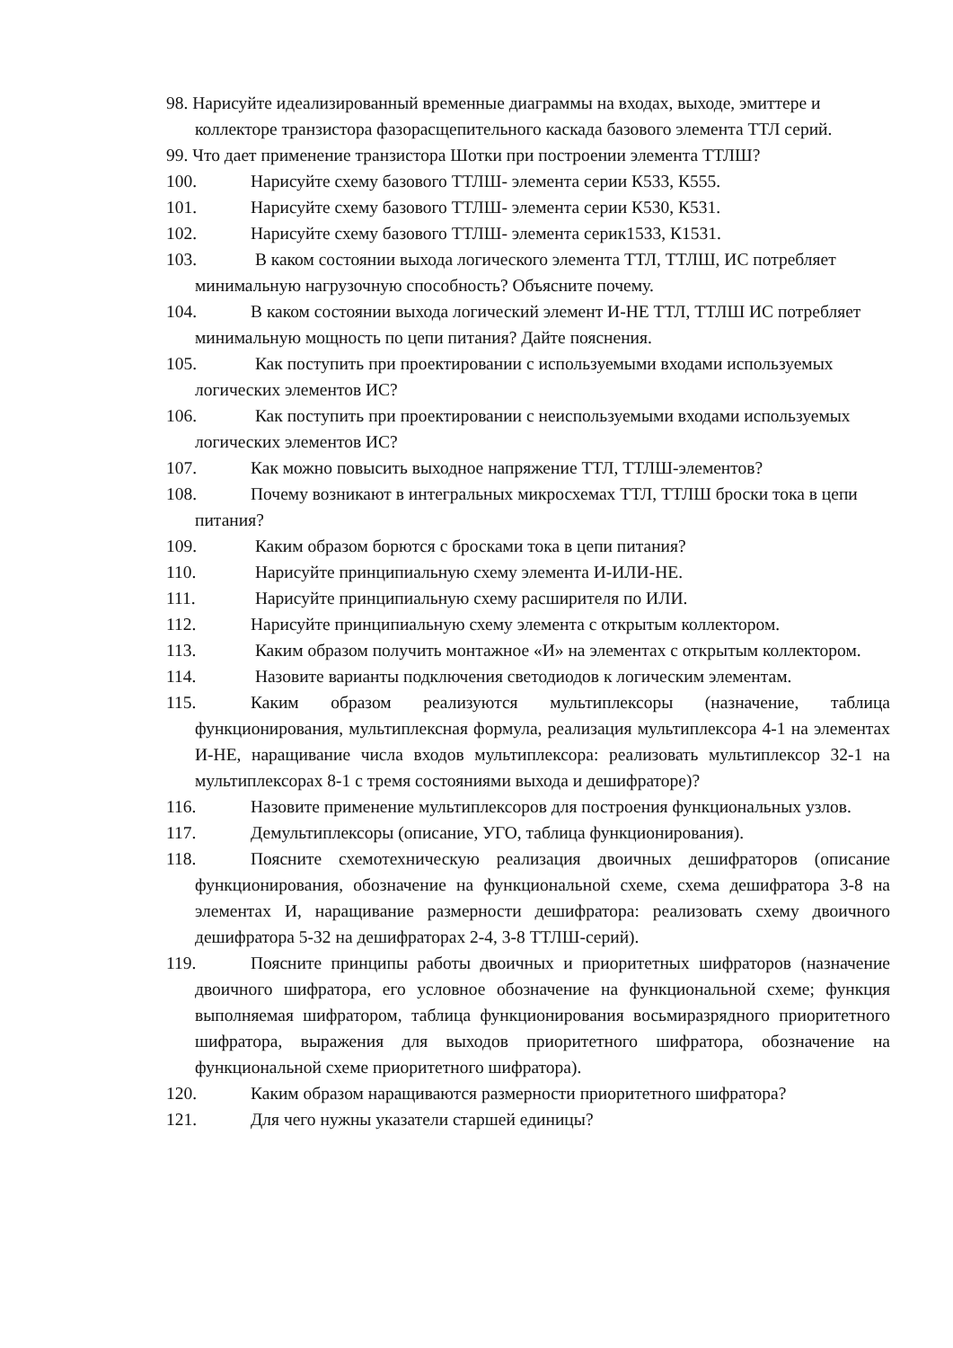98. Нарисуйте идеализированный временные диаграммы на входах, выходе, эмиттере и коллекторе транзистора фазорасщепительного каскада базового элемента ТТЛ серий.
99. Что дает применение транзистора Шотки при построении элемента ТТЛШ?
100. Нарисуйте схему базового ТТЛШ- элемента серии К533, К555.
101. Нарисуйте схему базового ТТЛШ- элемента серии К530, К531.
102. Нарисуйте схему базового ТТЛШ- элемента серик1533, К1531.
103. В каком состоянии выхода логического элемента ТТЛ, ТТЛШ, ИС потребляет минимальную нагрузочную способность? Объясните почему.
104. В каком состоянии выхода логический элемент И-НЕ ТТЛ, ТТЛШ ИС потребляет минимальную мощность по цепи питания? Дайте пояснения.
105. Как поступить при проектировании с используемыми входами используемых логических элементов ИС?
106. Как поступить при проектировании с неиспользуемыми входами используемых логических элементов ИС?
107. Как можно повысить выходное напряжение ТТЛ, ТТЛШ-элементов?
108. Почему возникают в интегральных микросхемах ТТЛ, ТТЛШ броски тока в цепи питания?
109. Каким образом борются с бросками тока в цепи питания?
110. Нарисуйте принципиальную схему элемента И-ИЛИ-НЕ.
111. Нарисуйте принципиальную схему расширителя по ИЛИ.
112. Нарисуйте принципиальную схему элемента с открытым коллектором.
113. Каким образом получить монтажное «И» на элементах с открытым коллектором.
114. Назовите варианты подключения светодиодов к логическим элементам.
115. Каким образом реализуются мультиплексоры (назначение, таблица функционирования, мультиплексная формула, реализация мультиплексора 4-1 на элементах И-НЕ, наращивание числа входов мультиплексора: реализовать мультиплексор 32-1 на мультиплексорах 8-1 с тремя состояниями выхода и дешифраторе)?
116. Назовите применение мультиплексоров для построения функциональных узлов.
117. Демультиплексоры (описание, УГО, таблица функционирования).
118. Поясните схемотехническую реализация двоичных дешифраторов (описание функционирования, обозначение на функциональной схеме, схема дешифратора 3-8 на элементах И, наращивание размерности дешифратора: реализовать схему двоичного дешифратора 5-32 на дешифраторах 2-4, 3-8 ТТЛШ-серий).
119. Поясните принципы работы двоичных и приоритетных шифраторов (назначение двоичного шифратора, его условное обозначение на функциональной схеме; функция выполняемая шифратором, таблица функционирования восьмиразрядного приоритетного шифратора, выражения для выходов приоритетного шифратора, обозначение на функциональной схеме приоритетного шифратора).
120. Каким образом наращиваются размерности приоритетного шифратора?
121. Для чего нужны указатели старшей единицы?